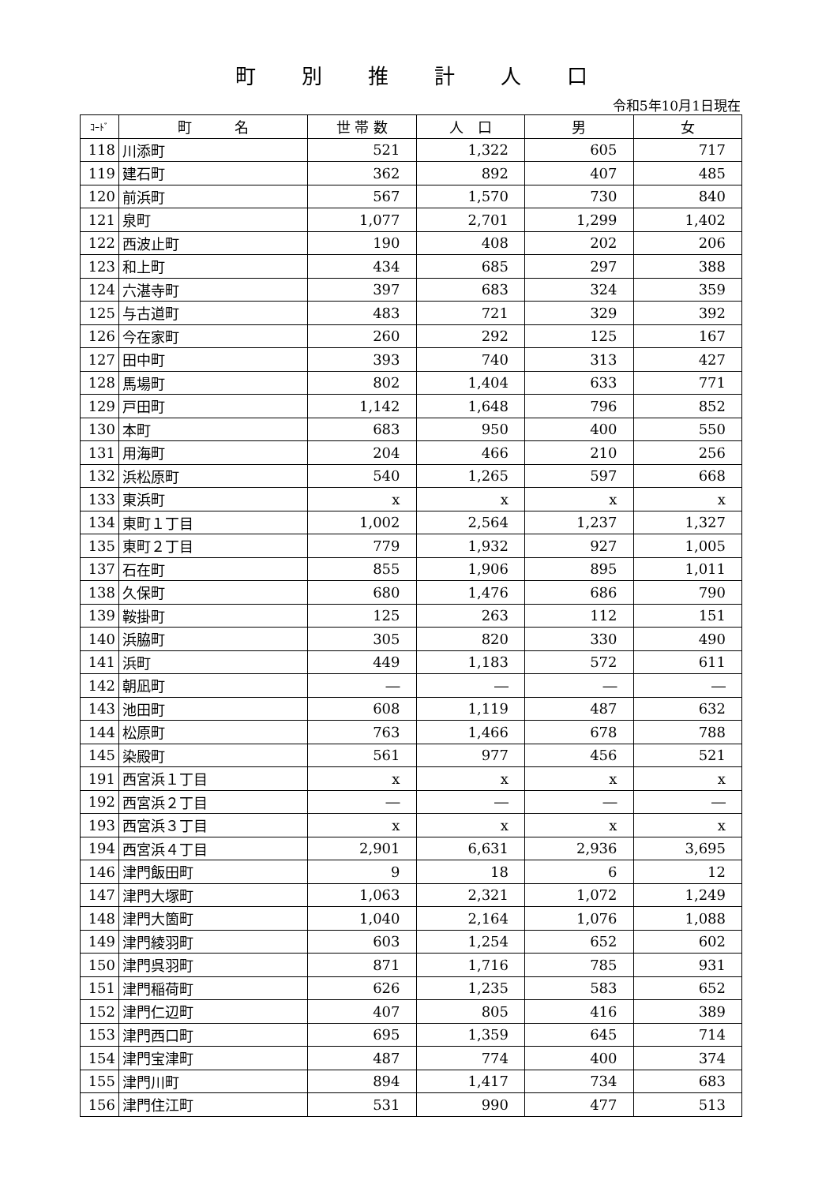町別推計人口
令和5年10月1日現在
| ｺｰﾄﾞ | 町 名 | 世 帯 数 | 人 口 | 男 | 女 |
| --- | --- | --- | --- | --- | --- |
| 118 | 川添町 | 521 | 1,322 | 605 | 717 |
| 119 | 建石町 | 362 | 892 | 407 | 485 |
| 120 | 前浜町 | 567 | 1,570 | 730 | 840 |
| 121 | 泉町 | 1,077 | 2,701 | 1,299 | 1,402 |
| 122 | 西波止町 | 190 | 408 | 202 | 206 |
| 123 | 和上町 | 434 | 685 | 297 | 388 |
| 124 | 六湛寺町 | 397 | 683 | 324 | 359 |
| 125 | 与古道町 | 483 | 721 | 329 | 392 |
| 126 | 今在家町 | 260 | 292 | 125 | 167 |
| 127 | 田中町 | 393 | 740 | 313 | 427 |
| 128 | 馬場町 | 802 | 1,404 | 633 | 771 |
| 129 | 戸田町 | 1,142 | 1,648 | 796 | 852 |
| 130 | 本町 | 683 | 950 | 400 | 550 |
| 131 | 用海町 | 204 | 466 | 210 | 256 |
| 132 | 浜松原町 | 540 | 1,265 | 597 | 668 |
| 133 | 東浜町 | x | x | x | x |
| 134 | 東町１丁目 | 1,002 | 2,564 | 1,237 | 1,327 |
| 135 | 東町２丁目 | 779 | 1,932 | 927 | 1,005 |
| 137 | 石在町 | 855 | 1,906 | 895 | 1,011 |
| 138 | 久保町 | 680 | 1,476 | 686 | 790 |
| 139 | 鞍掛町 | 125 | 263 | 112 | 151 |
| 140 | 浜脇町 | 305 | 820 | 330 | 490 |
| 141 | 浜町 | 449 | 1,183 | 572 | 611 |
| 142 | 朝凪町 | ― | ― | ― | ― |
| 143 | 池田町 | 608 | 1,119 | 487 | 632 |
| 144 | 松原町 | 763 | 1,466 | 678 | 788 |
| 145 | 染殿町 | 561 | 977 | 456 | 521 |
| 191 | 西宮浜１丁目 | x | x | x | x |
| 192 | 西宮浜２丁目 | ― | ― | ― | ― |
| 193 | 西宮浜３丁目 | x | x | x | x |
| 194 | 西宮浜４丁目 | 2,901 | 6,631 | 2,936 | 3,695 |
| 146 | 津門飯田町 | 9 | 18 | 6 | 12 |
| 147 | 津門大塚町 | 1,063 | 2,321 | 1,072 | 1,249 |
| 148 | 津門大箇町 | 1,040 | 2,164 | 1,076 | 1,088 |
| 149 | 津門綾羽町 | 603 | 1,254 | 652 | 602 |
| 150 | 津門呉羽町 | 871 | 1,716 | 785 | 931 |
| 151 | 津門稲荷町 | 626 | 1,235 | 583 | 652 |
| 152 | 津門仁辺町 | 407 | 805 | 416 | 389 |
| 153 | 津門西口町 | 695 | 1,359 | 645 | 714 |
| 154 | 津門宝津町 | 487 | 774 | 400 | 374 |
| 155 | 津門川町 | 894 | 1,417 | 734 | 683 |
| 156 | 津門住江町 | 531 | 990 | 477 | 513 |